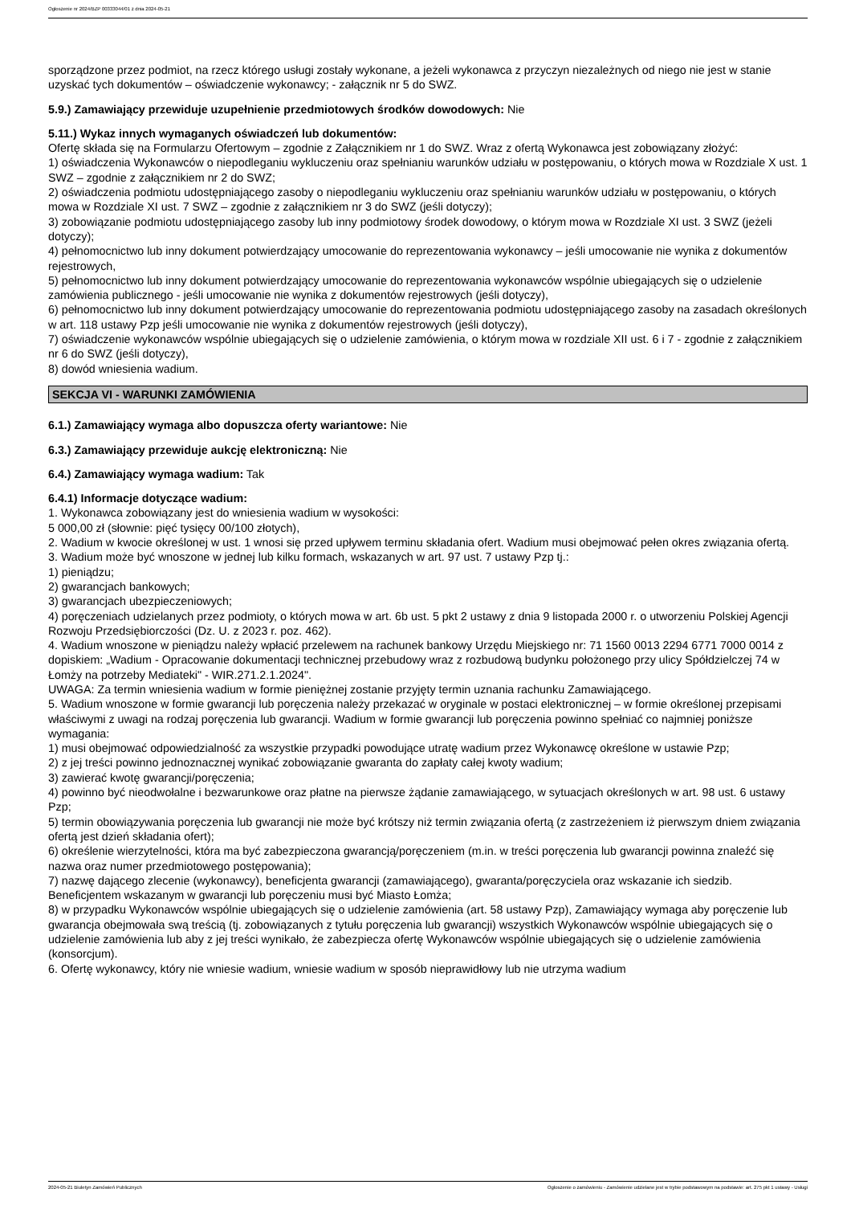Ogłoszenie nr 2024/BZP 00333044/01 z dnia 2024-05-21
sporządzone przez podmiot, na rzecz którego usługi zostały wykonane, a jeżeli wykonawca z przyczyn niezależnych od niego nie jest w stanie uzyskać tych dokumentów – oświadczenie wykonawcy; - załącznik nr 5 do SWZ.
5.9.) Zamawiający przewiduje uzupełnienie przedmiotowych środków dowodowych: Nie
5.11.) Wykaz innych wymaganych oświadczeń lub dokumentów:
Ofertę składa się na Formularzu Ofertowym – zgodnie z Załącznikiem nr 1 do SWZ. Wraz z ofertą Wykonawca jest zobowiązany złożyć:
1) oświadczenia Wykonawców o niepodleganiu wykluczeniu oraz spełnianiu warunków udziału w postępowaniu, o których mowa w Rozdziale X ust. 1 SWZ – zgodnie z załącznikiem nr 2 do SWZ;
2) oświadczenia podmiotu udostępniającego zasoby o niepodleganiu wykluczeniu oraz spełnianiu warunków udziału w postępowaniu, o których mowa w Rozdziale XI ust. 7 SWZ – zgodnie z załącznikiem nr 3 do SWZ (jeśli dotyczy);
3) zobowiązanie podmiotu udostępniającego zasoby lub inny podmiotowy środek dowodowy, o którym mowa w Rozdziale XI ust. 3 SWZ (jeżeli dotyczy);
4) pełnomocnictwo lub inny dokument potwierdzający umocowanie do reprezentowania wykonawcy – jeśli umocowanie nie wynika z dokumentów rejestrowych,
5) pełnomocnictwo lub inny dokument potwierdzający umocowanie do reprezentowania wykonawców wspólnie ubiegających się o udzielenie zamówienia publicznego - jeśli umocowanie nie wynika z dokumentów rejestrowych (jeśli dotyczy),
6) pełnomocnictwo lub inny dokument potwierdzający umocowanie do reprezentowania podmiotu udostępniającego zasoby na zasadach określonych w art. 118 ustawy Pzp jeśli umocowanie nie wynika z dokumentów rejestrowych (jeśli dotyczy),
7) oświadczenie wykonawców wspólnie ubiegających się o udzielenie zamówienia, o którym mowa w rozdziale XII ust. 6 i 7 - zgodnie z załącznikiem nr 6 do SWZ (jeśli dotyczy),
8) dowód wniesienia wadium.
SEKCJA VI - WARUNKI ZAMÓWIENIA
6.1.) Zamawiający wymaga albo dopuszcza oferty wariantowe: Nie
6.3.) Zamawiający przewiduje aukcję elektroniczną: Nie
6.4.) Zamawiający wymaga wadium: Tak
6.4.1) Informacje dotyczące wadium:
1. Wykonawca zobowiązany jest do wniesienia wadium w wysokości:
5 000,00 zł (słownie: pięć tysięcy 00/100 złotych),
2. Wadium w kwocie określonej w ust. 1 wnosi się przed upływem terminu składania ofert. Wadium musi obejmować pełen okres związania ofertą.
3. Wadium może być wnoszone w jednej lub kilku formach, wskazanych w art. 97 ust. 7 ustawy Pzp tj.:
1) pieniądzu;
2) gwarancjach bankowych;
3) gwarancjach ubezpieczeniowych;
4) poręczeniach udzielanych przez podmioty, o których mowa w art. 6b ust. 5 pkt 2 ustawy z dnia 9 listopada 2000 r. o utworzeniu Polskiej Agencji Rozwoju Przedsiębiorczości (Dz. U. z 2023 r. poz. 462).
4. Wadium wnoszone w pieniądzu należy wpłacić przelewem na rachunek bankowy Urzędu Miejskiego nr: 71 1560 0013 2294 6771 7000 0014 z dopiskiem: „Wadium - Opracowanie dokumentacji technicznej przebudowy wraz z rozbudową budynku położonego przy ulicy Spółdzielczej 74 w Łomży na potrzeby Mediateki" - WIR.271.2.1.2024".
UWAGA: Za termin wniesienia wadium w formie pieniężnej zostanie przyjęty termin uznania rachunku Zamawiającego.
5. Wadium wnoszone w formie gwarancji lub poręczenia należy przekazać w oryginale w postaci elektronicznej – w formie określonej przepisami właściwymi z uwagi na rodzaj poręczenia lub gwarancji. Wadium w formie gwarancji lub poręczenia powinno spełniać co najmniej poniższe wymagania:
1) musi obejmować odpowiedzialność za wszystkie przypadki powodujące utratę wadium przez Wykonawcę określone w ustawie Pzp;
2) z jej treści powinno jednoznacznej wynikać zobowiązanie gwaranta do zapłaty całej kwoty wadium;
3) zawierać kwotę gwarancji/poręczenia;
4) powinno być nieodwołalne i bezwarunkowe oraz płatne na pierwsze żądanie zamawiającego, w sytuacjach określonych w art. 98 ust. 6 ustawy Pzp;
5) termin obowiązywania poręczenia lub gwarancji nie może być krótszy niż termin związania ofertą (z zastrzeżeniem iż pierwszym dniem związania ofertą jest dzień składania ofert);
6) określenie wierzytelności, która ma być zabezpieczona gwarancją/poręczeniem (m.in. w treści poręczenia lub gwarancji powinna znaleźć się nazwa oraz numer przedmiotowego postępowania);
7) nazwę dającego zlecenie (wykonawcy), beneficjenta gwarancji (zamawiającego), gwaranta/poręczyciela oraz wskazanie ich siedzib. Beneficjentem wskazanym w gwarancji lub poręczeniu musi być Miasto Łomża;
8) w przypadku Wykonawców wspólnie ubiegających się o udzielenie zamówienia (art. 58 ustawy Pzp), Zamawiający wymaga aby poręczenie lub gwarancja obejmowała swą treścią (tj. zobowiązanych z tytułu poręczenia lub gwarancji) wszystkich Wykonawców wspólnie ubiegających się o udzielenie zamówienia lub aby z jej treści wynikało, że zabezpiecza ofertę Wykonawców wspólnie ubiegających się o udzielenie zamówienia (konsorcjum).
6. Ofertę wykonawcy, który nie wniesie wadium, wniesie wadium w sposób nieprawidłowy lub nie utrzyma wadium
2024-05-21 Biuletyn Zamówień Publicznych Ogłoszenie o zamówieniu - Zamówienie udzielane jest w trybie podstawowym na podstawie: art. 275 pkt 1 ustawy - Usługi